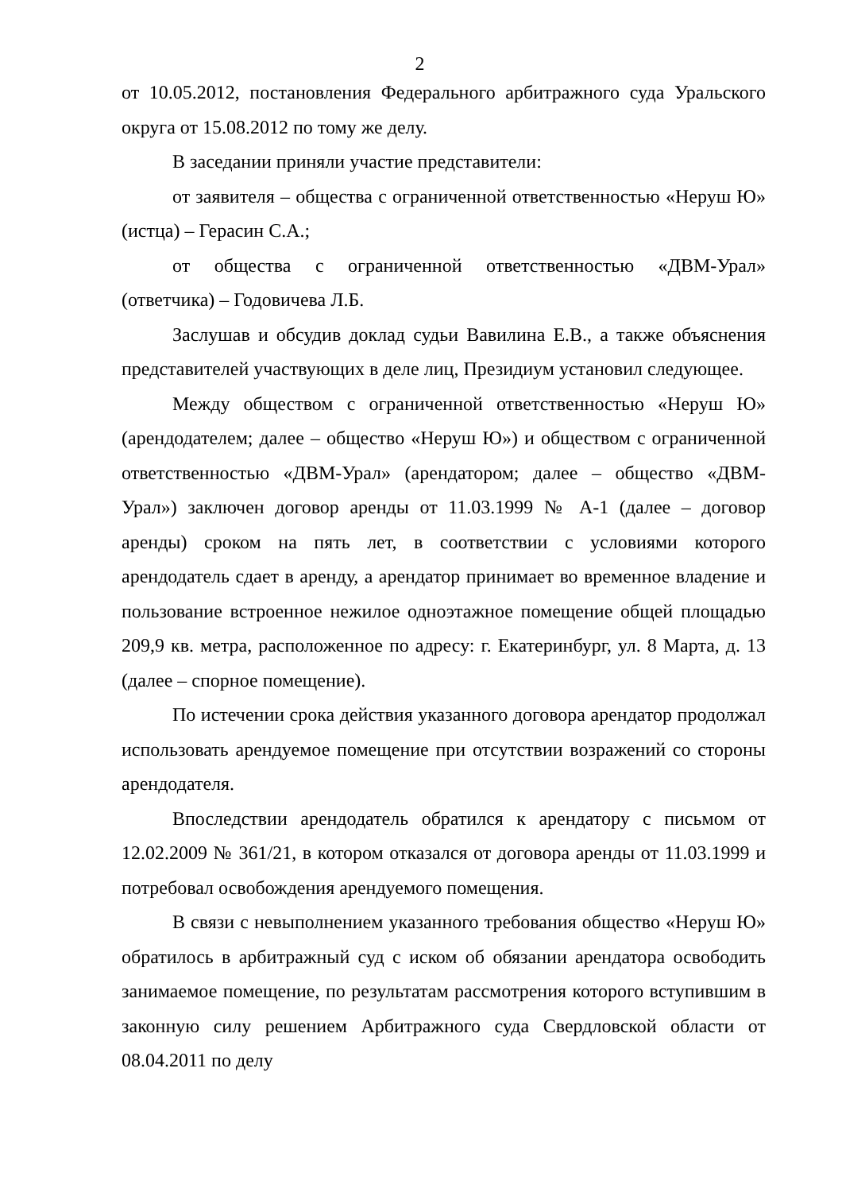2
от 10.05.2012, постановления Федерального арбитражного суда Уральского округа от 15.08.2012 по тому же делу.
В заседании приняли участие представители:
от заявителя – общества с ограниченной ответственностью «Неруш Ю» (истца) – Герасин С.А.;
от общества с ограниченной ответственностью «ДВМ-Урал» (ответчика) – Годовичева Л.Б.
Заслушав и обсудив доклад судьи Вавилина Е.В., а также объяснения представителей участвующих в деле лиц, Президиум установил следующее.
Между обществом с ограниченной ответственностью «Неруш Ю» (арендодателем; далее – общество «Неруш Ю») и обществом с ограниченной ответственностью «ДВМ-Урал» (арендатором; далее – общество «ДВМ-Урал») заключен договор аренды от 11.03.1999 № А-1 (далее – договор аренды) сроком на пять лет, в соответствии с условиями которого арендодатель сдает в аренду, а арендатор принимает во временное владение и пользование встроенное нежилое одноэтажное помещение общей площадью 209,9 кв. метра, расположенное по адресу: г. Екатеринбург, ул. 8 Марта, д. 13 (далее – спорное помещение).
По истечении срока действия указанного договора арендатор продолжал использовать арендуемое помещение при отсутствии возражений со стороны арендодателя.
Впоследствии арендодатель обратился к арендатору с письмом от 12.02.2009 № 361/21, в котором отказался от договора аренды от 11.03.1999 и потребовал освобождения арендуемого помещения.
В связи с невыполнением указанного требования общество «Неруш Ю» обратилось в арбитражный суд с иском об обязании арендатора освободить занимаемое помещение, по результатам рассмотрения которого вступившим в законную силу решением Арбитражного суда Свердловской области от 08.04.2011 по делу